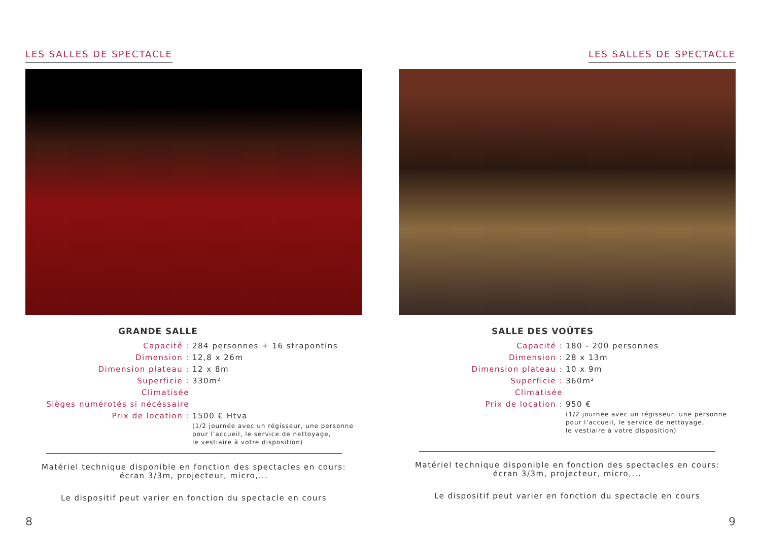LES SALLES DE SPECTACLE
GRANDE SALLE
Capacité : 284 personnes + 16 strapontins
Dimension : 12,8 x 26m
Dimension plateau : 12 x 8m
Superficie : 330m²
Climatisée
Sièges numérotés si nécéssaire
Prix de location : 1500 € Htva
(1/2 journée avec un régisseur, une personne
pour l’accueil, le service de nettoyage,
le vestiaire à votre disposition)
Matériel technique disponible en fonction des spectacles en cours:
écran 3/3m, projecteur, micro,...
Le dispositif peut varier en fonction du spectacle en cours
8
LES SALLES DE SPECTACLE
SALLE DES VOÛTES
Capacité : 180 - 200 personnes
Dimension : 28 x 13m
Dimension plateau : 10 x 9m
Superficie : 360m²
Climatisée
Prix de location : 950 €
(1/2 journée avec un régisseur, une personne
pour l’accueil, le service de nettoyage,
le vestiaire à votre disposition)
Matériel technique disponible en fonction des spectacles en cours:
écran 3/3m, projecteur, micro,...
Le dispositif peut varier en fonction du spectacle en cours
9